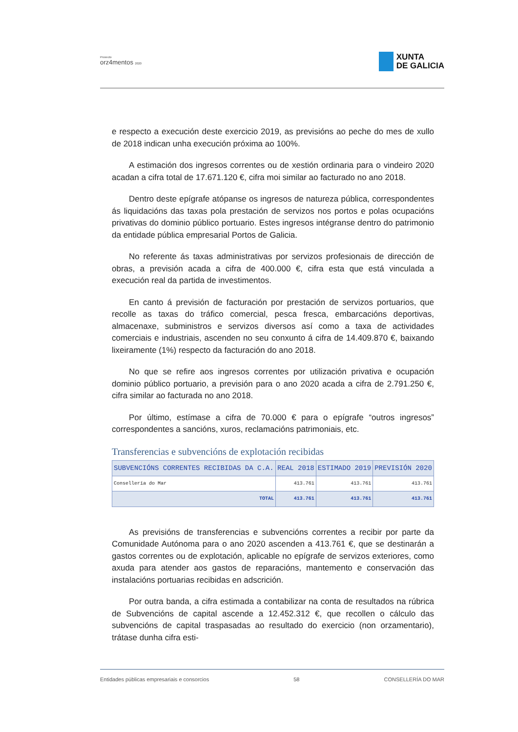Proxecto
orz4mentos 2020
XUNTA
DE GALICIA
e respecto a execución deste exercicio 2019, as previsións ao peche do mes de xullo de 2018 indican unha execución próxima ao 100%.
A estimación dos ingresos correntes ou de xestión ordinaria para o vindeiro 2020 acadan a cifra total de 17.671.120 €, cifra moi similar ao facturado no ano 2018.
Dentro deste epígrafe atópanse os ingresos de natureza pública, correspondentes ás liquidacións das taxas pola prestación de servizos nos portos e polas ocupacións privativas do dominio público portuario. Estes ingresos intégranse dentro do patrimonio da entidade pública empresarial Portos de Galicia.
No referente ás taxas administrativas por servizos profesionais de dirección de obras, a previsión acada a cifra de 400.000 €, cifra esta que está vinculada a execución real da partida de investimentos.
En canto á previsión de facturación por prestación de servizos portuarios, que recolle as taxas do tráfico comercial, pesca fresca, embarcacións deportivas, almacenaxe, subministros e servizos diversos así como a taxa de actividades comerciais e industriais, ascenden no seu conxunto á cifra de 14.409.870 €, baixando lixeiramente (1%) respecto da facturación do ano 2018.
No que se refire aos ingresos correntes por utilización privativa e ocupación dominio público portuario, a previsión para o ano 2020 acada a cifra de 2.791.250 €, cifra similar ao facturada no ano 2018.
Por último, estímase a cifra de 70.000 € para o epígrafe “outros ingresos” correspondentes a sancións, xuros, reclamacións patrimoniais, etc.
Transferencias e subvencións de explotación recibidas
| SUBVENCIÓNS CORRENTES RECIBIDAS DA C.A. | REAL 2018 | ESTIMADO 2019 | PREVISIÓN 2020 |
| --- | --- | --- | --- |
| Consellería do Mar | 413.761 | 413.761 | 413.761 |
| TOTAL | 413.761 | 413.761 | 413.761 |
As previsións de transferencias e subvencións correntes a recibir por parte da Comunidade Autónoma para o ano 2020 ascenden a 413.761 €, que se destinarán a gastos correntes ou de explotación, aplicable no epígrafe de servizos exteriores, como axuda para atender aos gastos de reparacións, mantemento e conservación das instalacións portuarias recibidas en adscrición.
Por outra banda, a cifra estimada a contabilizar na conta de resultados na rúbrica de Subvencións de capital ascende a 12.452.312 €, que recollen o cálculo das subvencións de capital traspasadas ao resultado do exercicio (non orzamentario), trátase dunha cifra esti-
Entidades públicas empresariais e consorcios 58 CONSELLERÍA DO MAR